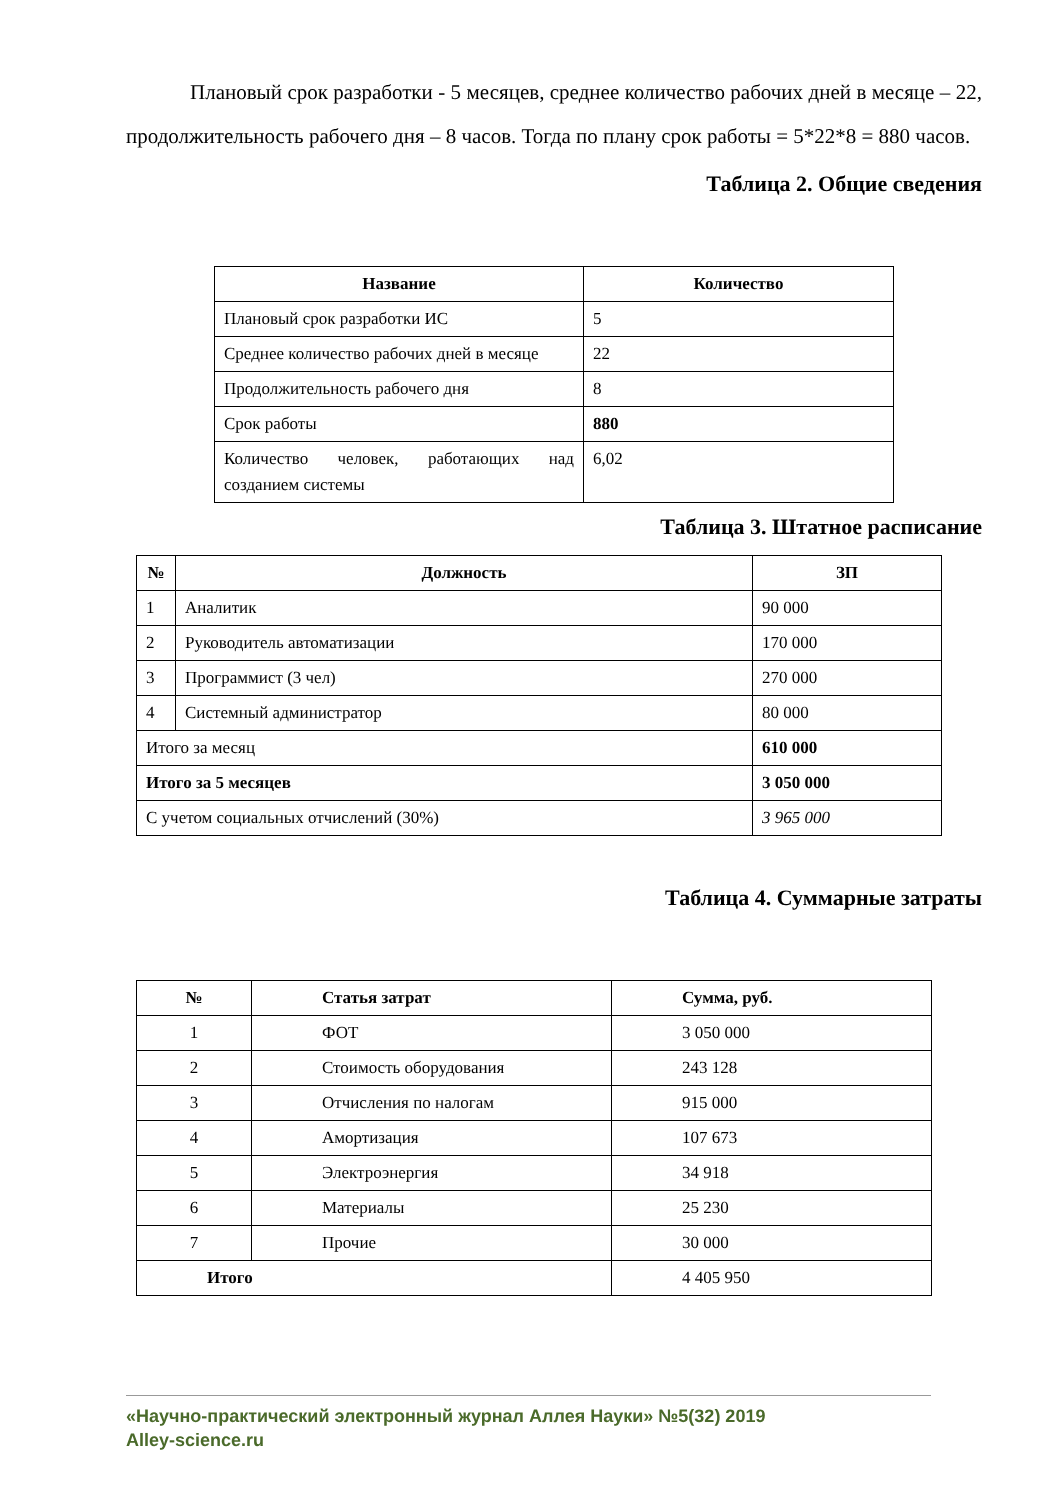Плановый срок разработки - 5 месяцев, среднее количество рабочих дней в месяце – 22, продолжительность рабочего дня – 8 часов. Тогда по плану срок работы = 5*22*8 = 880 часов.
Таблица 2. Общие сведения
| Название | Количество |
| --- | --- |
| Плановый срок разработки ИС | 5 |
| Среднее количество рабочих дней в месяце | 22 |
| Продолжительность рабочего дня | 8 |
| Срок работы | 880 |
| Количество человек, работающих над созданием системы | 6,02 |
Таблица 3. Штатное расписание
| № | Должность | ЗП |
| --- | --- | --- |
| 1 | Аналитик | 90 000 |
| 2 | Руководитель автоматизации | 170 000 |
| 3 | Программист (3 чел) | 270 000 |
| 4 | Системный администратор | 80 000 |
| Итого за месяц | | 610 000 |
| Итого за 5 месяцев | | 3 050 000 |
| С учетом социальных отчислений (30%) | | 3 965 000 |
Таблица 4. Суммарные затраты
| № | Статья затрат | Сумма, руб. |
| --- | --- | --- |
| 1 | ФОТ | 3 050 000 |
| 2 | Стоимость оборудования | 243 128 |
| 3 | Отчисления по налогам | 915 000 |
| 4 | Амортизация | 107 673 |
| 5 | Электроэнергия | 34 918 |
| 6 | Материалы | 25 230 |
| 7 | Прочие | 30 000 |
| Итого | | 4 405 950 |
«Научно-практический электронный журнал Аллея Науки» №5(32) 2019
Alley-science.ru